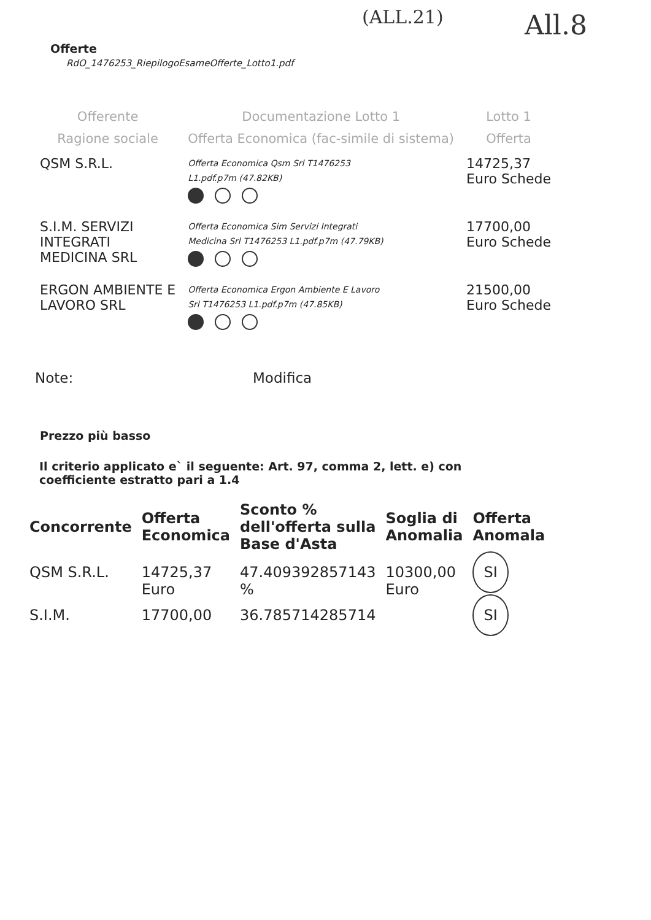(ALL.21) All.8
Offerte
RdO_1476253_RiepilogoEsameOfferte_Lotto1.pdf
| Offerente | Documentazione Lotto 1 | Lotto 1 |
| --- | --- | --- |
| Ragione sociale | Offerta Economica (fac-simile di sistema) | Offerta |
| QSM S.R.L. | Offerta Economica Qsm Srl T1476253 L1.pdf.p7m (47.82KB) | 14725,37 Euro Schede |
| S.I.M. SERVIZI INTEGRATI MEDICINA SRL | Offerta Economica Sim Servizi Integrati Medicina Srl T1476253 L1.pdf.p7m (47.79KB) | 17700,00 Euro Schede |
| ERGON AMBIENTE E LAVORO SRL | Offerta Economica Ergon Ambiente E Lavoro Srl T1476253 L1.pdf.p7m (47.85KB) | 21500,00 Euro Schede |
Note: Modifica
Prezzo più basso
Il criterio applicato e` il seguente: Art. 97, comma 2, lett. e) con coefficiente estratto pari a 1.4
| Concorrente | Offerta Economica | Sconto % dell'offerta sulla Base d'Asta | Soglia di Anomalia | Offerta Anomala |
| --- | --- | --- | --- | --- |
| QSM S.R.L. | 14725,37 Euro | 47.409392857143 % | 10300,00 Euro | SI |
| S.I.M. | 17700,00 | 36.785714285714 | | SI |